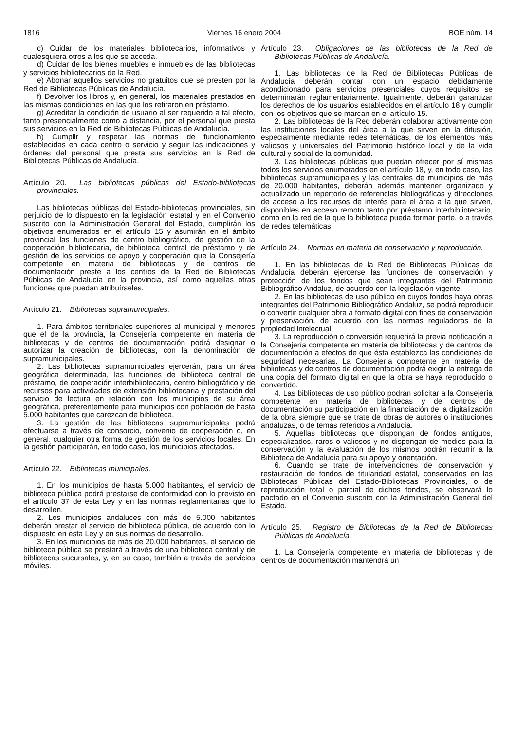1816 Viernes 16 enero 2004 BOE núm. 14
c) Cuidar de los materiales bibliotecarios, informativos y cualesquiera otros a los que se acceda.
d) Cuidar de los bienes muebles e inmuebles de las bibliotecas y servicios bibliotecarios de la Red.
e) Abonar aquellos servicios no gratuitos que se presten por la Red de Bibliotecas Públicas de Andalucía.
f) Devolver los libros y, en general, los materiales prestados en las mismas condiciones en las que los retiraron en préstamo.
g) Acreditar la condición de usuario al ser requerido a tal efecto, tanto presencialmente como a distancia, por el personal que presta sus servicios en la Red de Bibliotecas Públicas de Andalucía.
h) Cumplir y respetar las normas de funcionamiento establecidas en cada centro o servicio y seguir las indicaciones y órdenes del personal que presta sus servicios en la Red de Bibliotecas Públicas de Andalucía.
Artículo 20. Las bibliotecas públicas del Estado-bibliotecas provinciales.
Las bibliotecas públicas del Estado-bibliotecas provinciales, sin perjuicio de lo dispuesto en la legislación estatal y en el Convenio suscrito con la Administración General del Estado, cumplirán los objetivos enumerados en el artículo 15 y asumirán en el ámbito provincial las funciones de centro bibliográfico, de gestión de la cooperación bibliotecaria, de biblioteca central de préstamo y de gestión de los servicios de apoyo y cooperación que la Consejería competente en materia de bibliotecas y de centros de documentación preste a los centros de la Red de Bibliotecas Públicas de Andalucía en la provincia, así como aquellas otras funciones que puedan atribuírseles.
Artículo 21. Bibliotecas supramunicipales.
1. Para ámbitos territoriales superiores al municipal y menores que el de la provincia, la Consejería competente en materia de bibliotecas y de centros de documentación podrá designar o autorizar la creación de bibliotecas, con la denominación de supramunicipales.
2. Las bibliotecas supramunicipales ejercerán, para un área geográfica determinada, las funciones de biblioteca central de préstamo, de cooperación interbibliotecaria, centro bibliográfico y de recursos para actividades de extensión bibliotecaria y prestación del servicio de lectura en relación con los municipios de su área geográfica, preferentemente para municipios con población de hasta 5.000 habitantes que carezcan de biblioteca.
3. La gestión de las bibliotecas supramunicipales podrá efectuarse a través de consorcio, convenio de cooperación o, en general, cualquier otra forma de gestión de los servicios locales. En la gestión participarán, en todo caso, los municipios afectados.
Artículo 22. Bibliotecas municipales.
1. En los municipios de hasta 5.000 habitantes, el servicio de biblioteca pública podrá prestarse de conformidad con lo previsto en el artículo 37 de esta Ley y en las normas reglamentarias que lo desarrollen.
2. Los municipios andaluces con más de 5.000 habitantes deberán prestar el servicio de biblioteca pública, de acuerdo con lo dispuesto en esta Ley y en sus normas de desarrollo.
3. En los municipios de más de 20.000 habitantes, el servicio de biblioteca pública se prestará a través de una biblioteca central y de bibliotecas sucursales, y, en su caso, también a través de servicios móviles.
Artículo 23. Obligaciones de las bibliotecas de la Red de Bibliotecas Públicas de Andalucía.
1. Las bibliotecas de la Red de Bibliotecas Públicas de Andalucía deberán contar con un espacio debidamente acondicionado para servicios presenciales cuyos requisitos se determinarán reglamentariamente. Igualmente, deberán garantizar los derechos de los usuarios establecidos en el artículo 18 y cumplir con los objetivos que se marcan en el artículo 15.
2. Las bibliotecas de la Red deberán colaborar activamente con las instituciones locales del área a la que sirven en la difusión, especialmente mediante redes telemáticas, de los elementos más valiosos y universales del Patrimonio histórico local y de la vida cultural y social de la comunidad.
3. Las bibliotecas públicas que puedan ofrecer por sí mismas todos los servicios enumerados en el artículo 18, y, en todo caso, las bibliotecas supramunicipales y las centrales de municipios de más de 20.000 habitantes, deberán además mantener organizado y actualizado un repertorio de referencias bibliográficas y direcciones de acceso a los recursos de interés para el área a la que sirven, disponibles en acceso remoto tanto por préstamo interbibliotecario, como en la red de la que la biblioteca pueda formar parte, o a través de redes telemáticas.
Artículo 24. Normas en materia de conservación y reproducción.
1. En las bibliotecas de la Red de Bibliotecas Públicas de Andalucía deberán ejercerse las funciones de conservación y protección de los fondos que sean integrantes del Patrimonio Bibliográfico Andaluz, de acuerdo con la legislación vigente.
2. En las bibliotecas de uso público en cuyos fondos haya obras integrantes del Patrimonio Bibliográfico Andaluz, se podrá reproducir o convertir cualquier obra a formato digital con fines de conservación y preservación, de acuerdo con las normas reguladoras de la propiedad intelectual.
3. La reproducción o conversión requerirá la previa notificación a la Consejería competente en materia de bibliotecas y de centros de documentación a efectos de que ésta establezca las condiciones de seguridad necesarias. La Consejería competente en materia de bibliotecas y de centros de documentación podrá exigir la entrega de una copia del formato digital en que la obra se haya reproducido o convertido.
4. Las bibliotecas de uso público podrán solicitar a la Consejería competente en materia de bibliotecas y de centros de documentación su participación en la financiación de la digitalización de la obra siempre que se trate de obras de autores o instituciones andaluzas, o de temas referidos a Andalucía.
5. Aquellas bibliotecas que dispongan de fondos antiguos, especializados, raros o valiosos y no dispongan de medios para la conservación y la evaluación de los mismos podrán recurrir a la Biblioteca de Andalucía para su apoyo y orientación.
6. Cuando se trate de intervenciones de conservación y restauración de fondos de titularidad estatal, conservados en las Bibliotecas Públicas del Estado-Bibliotecas Provinciales, o de reproducción total o parcial de dichos fondos, se observará lo pactado en el Convenio suscrito con la Administración General del Estado.
Artículo 25. Registro de Bibliotecas de la Red de Bibliotecas Públicas de Andalucía.
1. La Consejería competente en materia de bibliotecas y de centros de documentación mantendrá un